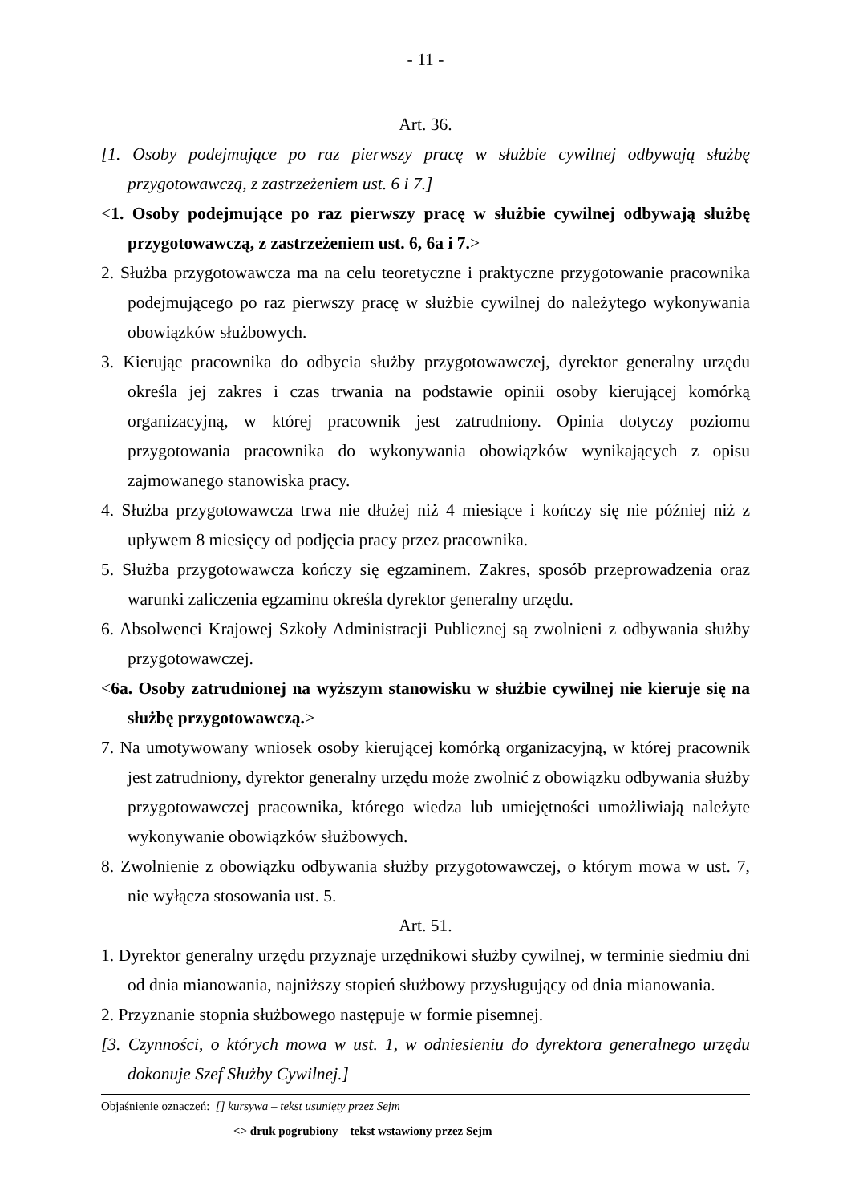- 11 -
Art. 36.
[1. Osoby podejmujące po raz pierwszy pracę w służbie cywilnej odbywają służbę przygotowawczą, z zastrzeżeniem ust. 6 i 7.]
<1. Osoby podejmujące po raz pierwszy pracę w służbie cywilnej odbywają służbę przygotowawczą, z zastrzeżeniem ust. 6, 6a i 7.>
2. Służba przygotowawcza ma na celu teoretyczne i praktyczne przygotowanie pracownika podejmującego po raz pierwszy pracę w służbie cywilnej do należytego wykonywania obowiązków służbowych.
3. Kierując pracownika do odbycia służby przygotowawczej, dyrektor generalny urzędu określa jej zakres i czas trwania na podstawie opinii osoby kierującej komórką organizacyjną, w której pracownik jest zatrudniony. Opinia dotyczy poziomu przygotowania pracownika do wykonywania obowiązków wynikających z opisu zajmowanego stanowiska pracy.
4. Służba przygotowawcza trwa nie dłużej niż 4 miesiące i kończy się nie później niż z upływem 8 miesięcy od podjęcia pracy przez pracownika.
5. Służba przygotowawcza kończy się egzaminem. Zakres, sposób przeprowadzenia oraz warunki zaliczenia egzaminu określa dyrektor generalny urzędu.
6. Absolwenci Krajowej Szkoły Administracji Publicznej są zwolnieni z odbywania służby przygotowawczej.
<6a. Osoby zatrudnionej na wyższym stanowisku w służbie cywilnej nie kieruje się na służbę przygotowawczą.>
7. Na umotywowany wniosek osoby kierującej komórką organizacyjną, w której pracownik jest zatrudniony, dyrektor generalny urzędu może zwolnić z obowiązku odbywania służby przygotowawczej pracownika, którego wiedza lub umiejętności umożliwiają należyte wykonywanie obowiązków służbowych.
8. Zwolnienie z obowiązku odbywania służby przygotowawczej, o którym mowa w ust. 7, nie wyłącza stosowania ust. 5.
Art. 51.
1. Dyrektor generalny urzędu przyznaje urzędnikowi służby cywilnej, w terminie siedmiu dni od dnia mianowania, najniższy stopień służbowy przysługujący od dnia mianowania.
2. Przyznanie stopnia służbowego następuje w formie pisemnej.
[3. Czynności, o których mowa w ust. 1, w odniesieniu do dyrektora generalnego urzędu dokonuje Szef Służby Cywilnej.]
Objaśnienie oznaczeń: [] kursywa – tekst usunięty przez Sejm
<> druk pogrubiony – tekst wstawiony przez Sejm